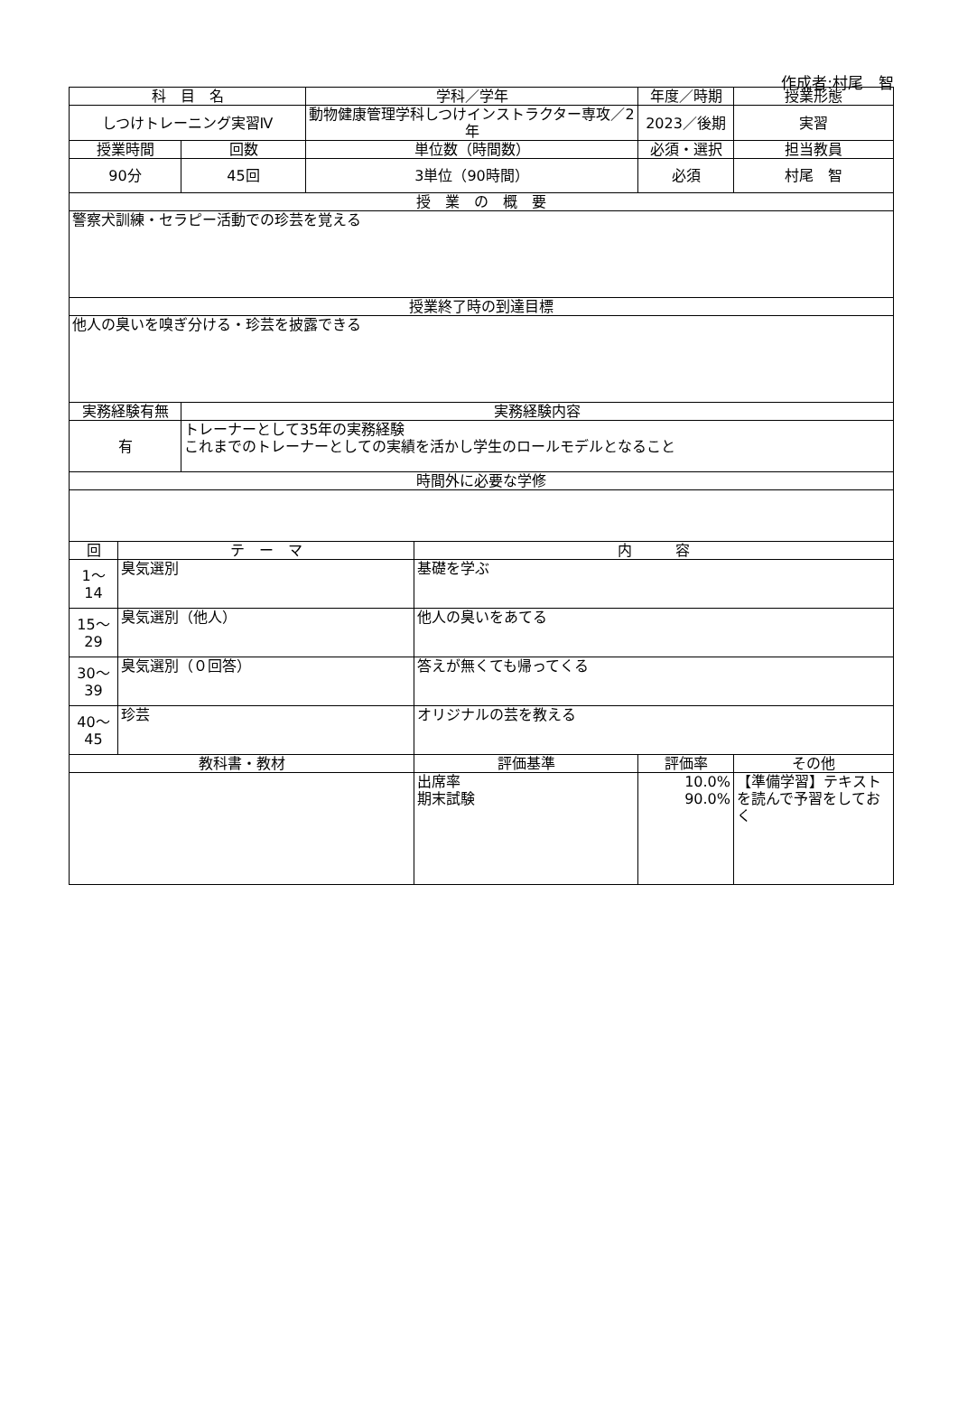作成者:村尾　智
| 科 目 名 | | | 学科／学年 | | 年度／時期 | 授業形態 |
| --- | --- | --- | --- | --- | --- | --- |
| しつけトレーニング実習Ⅳ | | | 動物健康管理学科しつけインストラクター専攻／2年 | | 2023／後期 | 実習 |
| 授業時間 | | 回数 | 単位数（時間数） | | 必須・選択 | 担当教員 |
| 90分 | | 45回 | 3単位（90時間） | | 必須 | 村尾 智 |
| 授 業 の 概 要 | | | | | | |
| 警察犬訓練・セラピー活動での珍芸を覚える | | | | | | |
| 授業終了時の到達目標 | | | | | | |
| 他人の臭いを嗅ぎ分ける・珍芸を披露できる | | | | | | |
| 実務経験有無 | | 実務経験内容 | | | | |
| 有 | | トレーナーとして35年の実務経験 これまでのトレーナーとしての実績を活かし学生のロールモデルとなること | | | | |
| 時間外に必要な学修 | | | | | | |
| 回 | テ ー マ | | | 内 容 | | |
| 1～ 14 | 臭気選別 | | | 基礎を学ぶ | | |
| 15～ 29 | 臭気選別（他人） | | | 他人の臭いをあてる | | |
| 30～ 39 | 臭気選別（０回答） | | | 答えが無くても帰ってくる | | |
| 40～ 45 | 珍芸 | | | オリジナルの芸を教える | | |
| 教科書・教材 | | | | 評価基準 | 評価率 | その他 |
| | | | | 出席率 期末試験 | 10.0% 90.0% | 【準備学習】テキストを読んで予習をしておく |